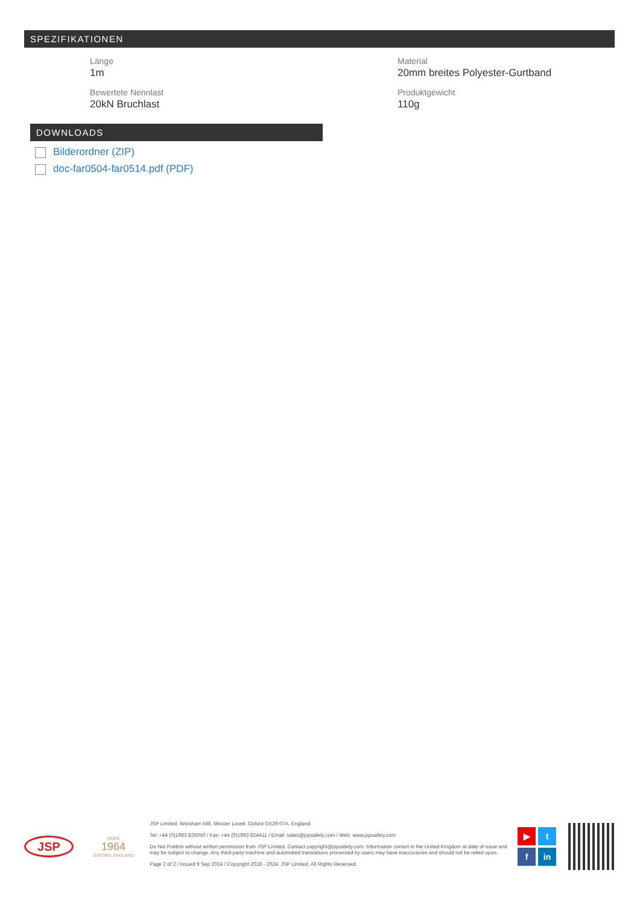SPEZIFIKATIONEN
Länge
1m
Material
20mm breites Polyester-Gurtband
Bewertete Nennlast
20kN Bruchlast
Produktgewicht
110g
DOWNLOADS
Bilderordner (ZIP)
doc-far0504-far0514.pdf (PDF)
JSP
SINCE
1964
OXFORD, ENGLAND
JSP Limited. Worsham Mill. Minster Lovell. Oxford OX29 0TA. England.
Tel: +44 (0)1993 826050 / Fax: +44 (0)1993 824411 / Email: sales@jspsafety.com / Web: www.jspsafety.com
Do Not Publish without written permission from JSP Limited. Contact copyright@jspsafety.com. Information correct in the United Kingdom at date of issue and may be subject to change. Any third-party machine and automated translations processed by users may have inaccuracies and should not be relied upon.
Page 2 of 2 / Issued 9 Sep 2024 / Copyright 2018 - 2024. JSP Limited. All Rights Reserved.
▶ t f in